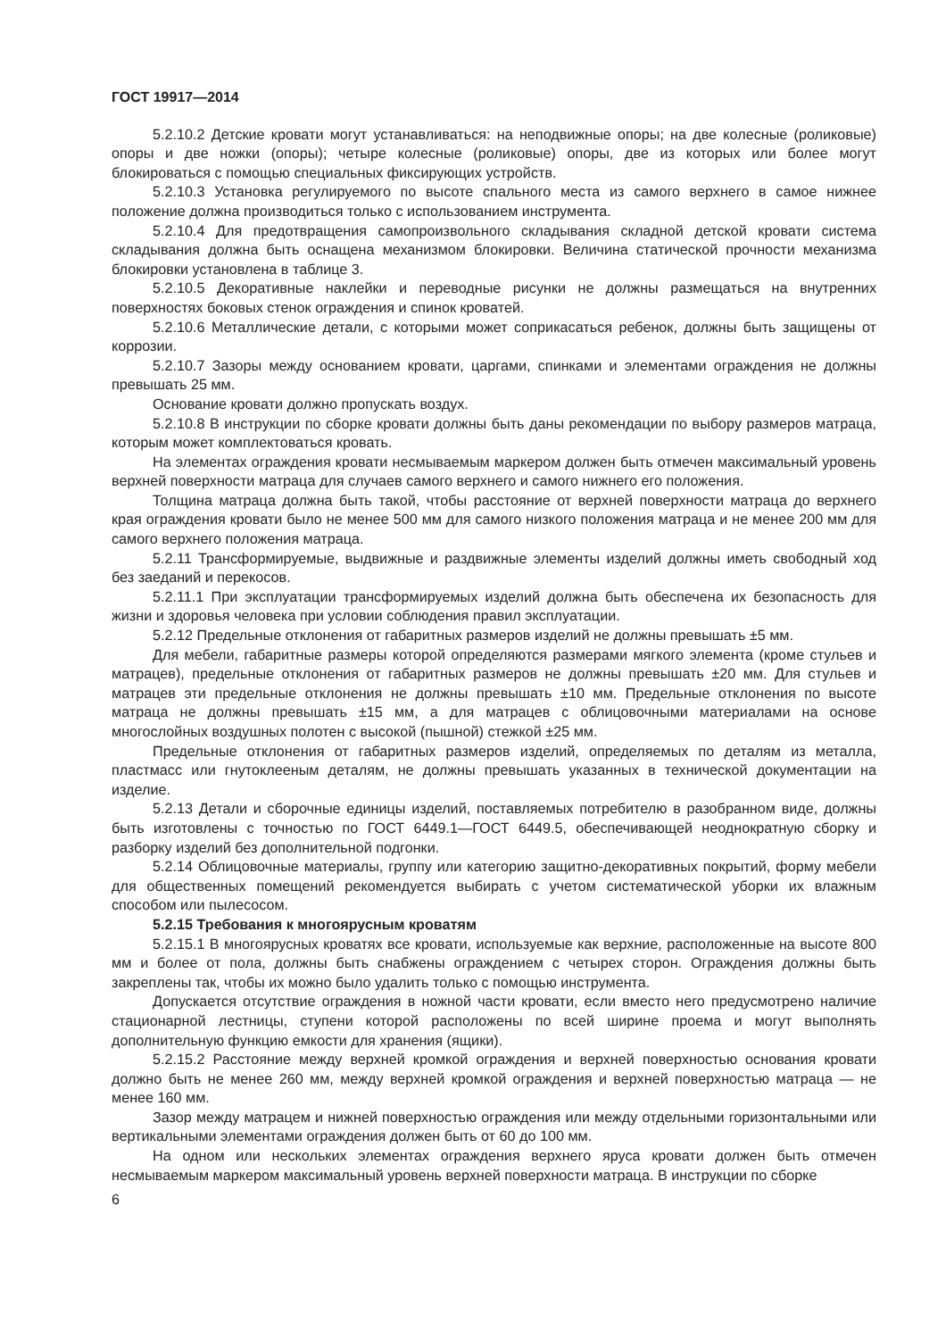ГОСТ 19917—2014
5.2.10.2 Детские кровати могут устанавливаться: на неподвижные опоры; на две колесные (роликовые) опоры и две ножки (опоры); четыре колесные (роликовые) опоры, две из которых или более могут блокироваться с помощью специальных фиксирующих устройств.
5.2.10.3 Установка регулируемого по высоте спального места из самого верхнего в самое нижнее положение должна производиться только с использованием инструмента.
5.2.10.4 Для предотвращения самопроизвольного складывания складной детской кровати система складывания должна быть оснащена механизмом блокировки. Величина статической прочности механизма блокировки установлена в таблице 3.
5.2.10.5 Декоративные наклейки и переводные рисунки не должны размещаться на внутренних поверхностях боковых стенок ограждения и спинок кроватей.
5.2.10.6 Металлические детали, с которыми может соприкасаться ребенок, должны быть защищены от коррозии.
5.2.10.7 Зазоры между основанием кровати, царгами, спинками и элементами ограждения не должны превышать 25 мм.
Основание кровати должно пропускать воздух.
5.2.10.8 В инструкции по сборке кровати должны быть даны рекомендации по выбору размеров матраца, которым может комплектоваться кровать.
На элементах ограждения кровати несмываемым маркером должен быть отмечен максимальный уровень верхней поверхности матраца для случаев самого верхнего и самого нижнего его положения.
Толщина матраца должна быть такой, чтобы расстояние от верхней поверхности матраца до верхнего края ограждения кровати было не менее 500 мм для самого низкого положения матраца и не менее 200 мм для самого верхнего положения матраца.
5.2.11 Трансформируемые, выдвижные и раздвижные элементы изделий должны иметь свободный ход без заеданий и перекосов.
5.2.11.1 При эксплуатации трансформируемых изделий должна быть обеспечена их безопасность для жизни и здоровья человека при условии соблюдения правил эксплуатации.
5.2.12 Предельные отклонения от габаритных размеров изделий не должны превышать ±5 мм.
Для мебели, габаритные размеры которой определяются размерами мягкого элемента (кроме стульев и матрацев), предельные отклонения от габаритных размеров не должны превышать ±20 мм. Для стульев и матрацев эти предельные отклонения не должны превышать ±10 мм. Предельные отклонения по высоте матраца не должны превышать ±15 мм, а для матрацев с облицовочными материалами на основе многослойных воздушных полотен с высокой (пышной) стежкой ±25 мм.
Предельные отклонения от габаритных размеров изделий, определяемых по деталям из металла, пластмасс или гнутоклееным деталям, не должны превышать указанных в технической документации на изделие.
5.2.13 Детали и сборочные единицы изделий, поставляемых потребителю в разобранном виде, должны быть изготовлены с точностью по ГОСТ 6449.1—ГОСТ 6449.5, обеспечивающей неоднократную сборку и разборку изделий без дополнительной подгонки.
5.2.14 Облицовочные материалы, группу или категорию защитно-декоративных покрытий, форму мебели для общественных помещений рекомендуется выбирать с учетом систематической уборки их влажным способом или пылесосом.
5.2.15 Требования к многоярусным кроватям
5.2.15.1 В многоярусных кроватях все кровати, используемые как верхние, расположенные на высоте 800 мм и более от пола, должны быть снабжены ограждением с четырех сторон. Ограждения должны быть закреплены так, чтобы их можно было удалить только с помощью инструмента.
Допускается отсутствие ограждения в ножной части кровати, если вместо него предусмотрено наличие стационарной лестницы, ступени которой расположены по всей ширине проема и могут выполнять дополнительную функцию емкости для хранения (ящики).
5.2.15.2 Расстояние между верхней кромкой ограждения и верхней поверхностью основания кровати должно быть не менее 260 мм, между верхней кромкой ограждения и верхней поверхностью матраца — не менее 160 мм.
Зазор между матрацем и нижней поверхностью ограждения или между отдельными горизонтальными или вертикальными элементами ограждения должен быть от 60 до 100 мм.
На одном или нескольких элементах ограждения верхнего яруса кровати должен быть отмечен несмываемым маркером максимальный уровень верхней поверхности матраца. В инструкции по сборке
6